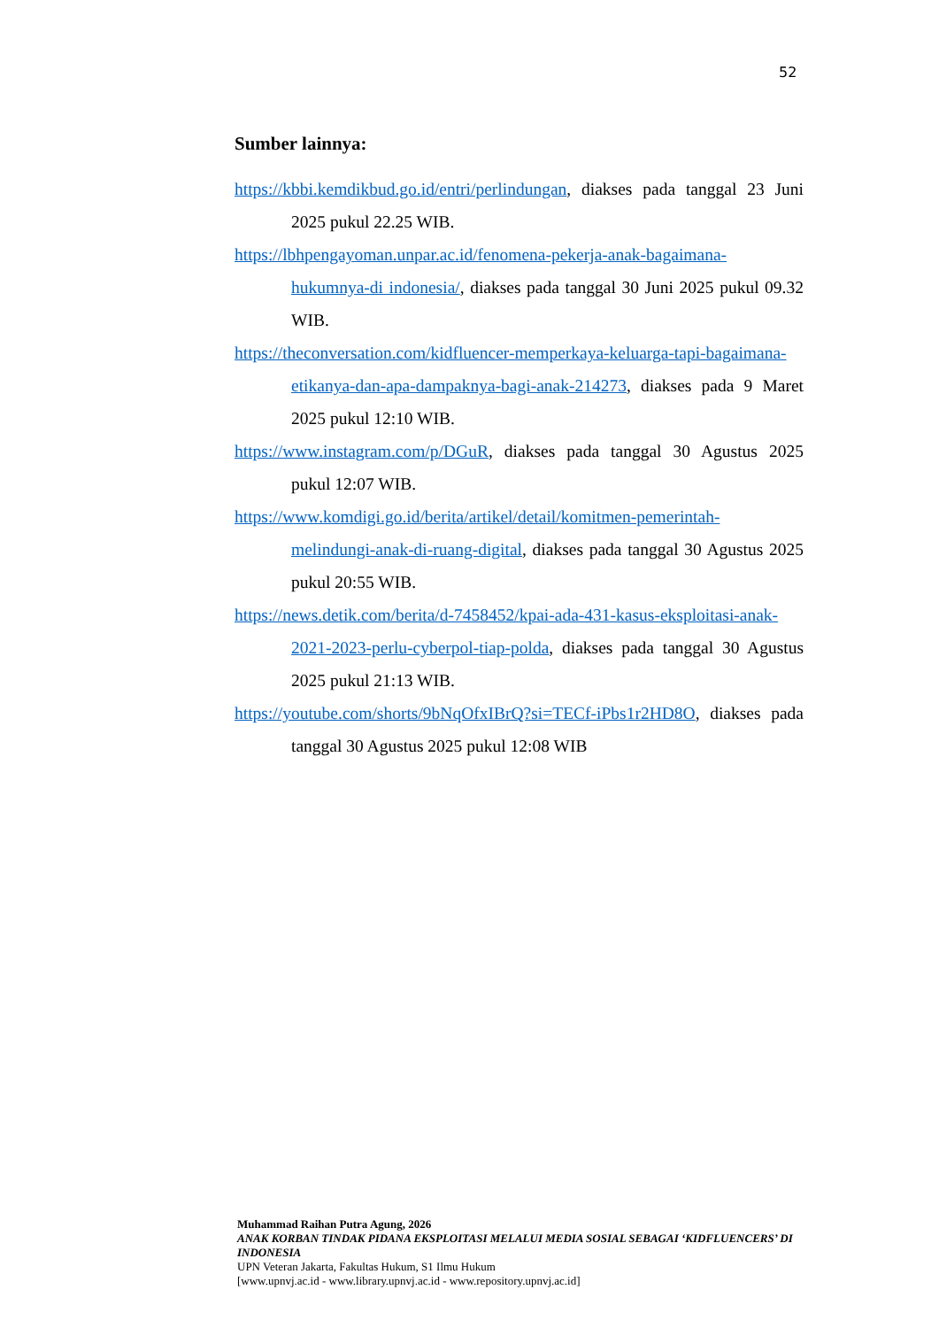52
Sumber lainnya:
https://kbbi.kemdikbud.go.id/entri/perlindungan, diakses pada tanggal 23 Juni 2025 pukul 22.25 WIB.
https://lbhpengayoman.unpar.ac.id/fenomena-pekerja-anak-bagaimana-hukumnya-di indonesia/, diakses pada tanggal 30 Juni 2025 pukul 09.32 WIB.
https://theconversation.com/kidfluencer-memperkaya-keluarga-tapi-bagaimana-etikanya-dan-apa-dampaknya-bagi-anak-214273, diakses pada 9 Maret 2025 pukul 12:10 WIB.
https://www.instagram.com/p/DGuR, diakses pada tanggal 30 Agustus 2025 pukul 12:07 WIB.
https://www.komdigi.go.id/berita/artikel/detail/komitmen-pemerintah-melindungi-anak-di-ruang-digital, diakses pada tanggal 30 Agustus 2025 pukul 20:55 WIB.
https://news.detik.com/berita/d-7458452/kpai-ada-431-kasus-eksploitasi-anak-2021-2023-perlu-cyberpol-tiap-polda, diakses pada tanggal 30 Agustus 2025 pukul 21:13 WIB.
https://youtube.com/shorts/9bNqOfxIBrQ?si=TECf-iPbs1r2HD8O, diakses pada tanggal 30 Agustus 2025 pukul 12:08 WIB
Muhammad Raihan Putra Agung, 2026
ANAK KORBAN TINDAK PIDANA EKSPLOITASI MELALUI MEDIA SOSIAL SEBAGAI ‘KIDFLUENCERS’ DI INDONESIA
UPN Veteran Jakarta, Fakultas Hukum, S1 Ilmu Hukum
[www.upnvj.ac.id - www.library.upnvj.ac.id - www.repository.upnvj.ac.id]